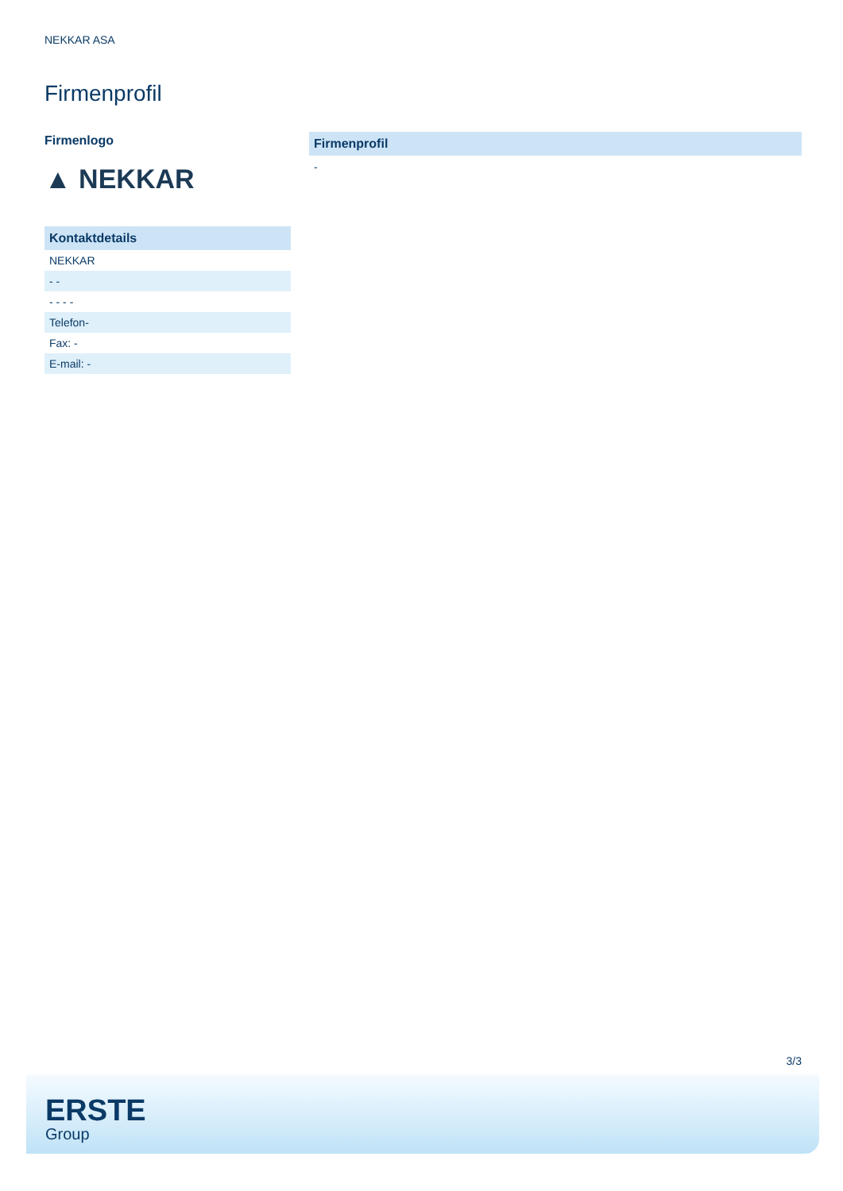NEKKAR ASA
Firmenprofil
Firmenlogo
▲ NEKKAR
| Kontaktdetails |
| --- |
| NEKKAR |
| - - |
| - - - - |
| Telefon- |
| Fax: - |
| E-mail: - |
Firmenprofil
-
3/3
ERSTE
Group